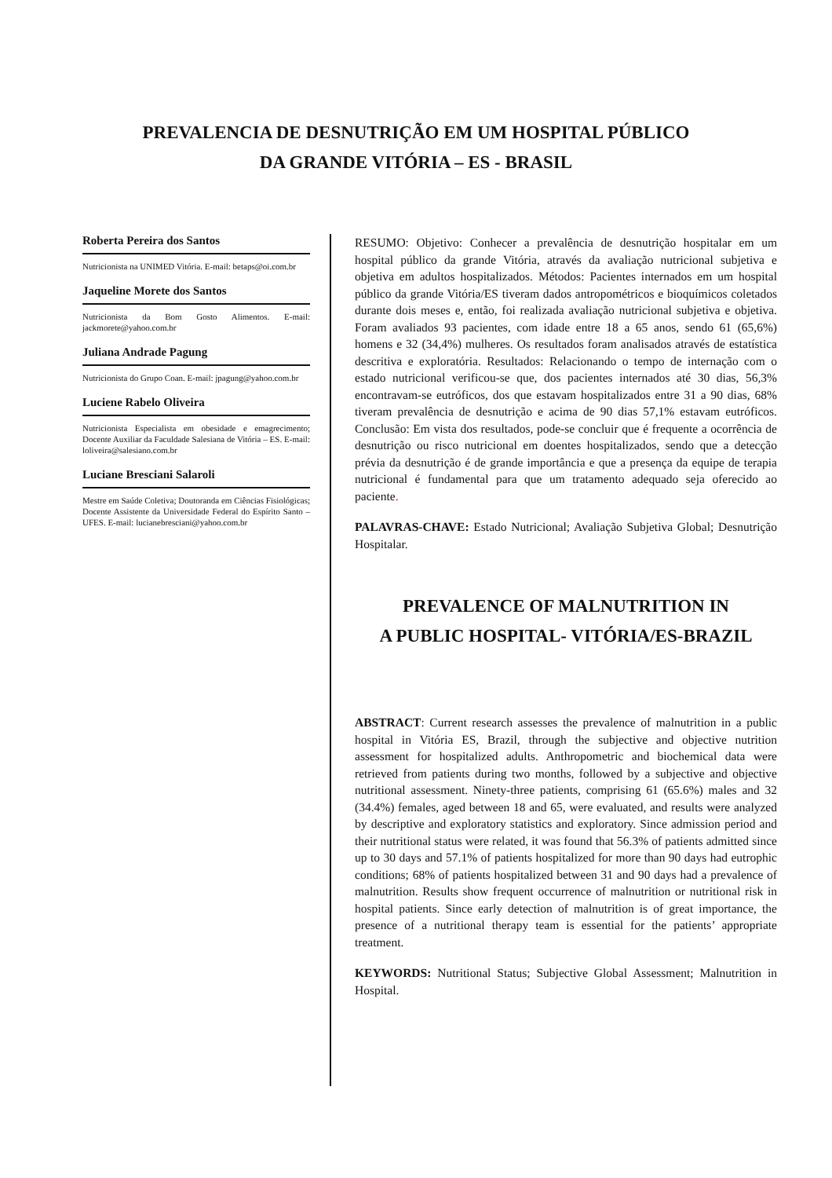PREVALENCIA DE DESNUTRIÇÃO EM UM HOSPITAL PÚBLICO
DA GRANDE VITÓRIA – ES - BRASIL
Roberta Pereira dos Santos
Nutricionista na UNIMED Vitória. E-mail: betaps@oi.com.br
Jaqueline Morete dos Santos
Nutricionista da Bom Gosto Alimentos. E-mail: jackmorete@yahoo.com.br
Juliana Andrade Pagung
Nutricionista do Grupo Coan. E-mail: jpagung@yahoo.com.br
Luciene Rabelo Oliveira
Nutricionista Especialista em obesidade e emagrecimento; Docente Auxiliar da Faculdade Salesiana de Vitória – ES. E-mail: loliveira@salesiano.com.br
Luciane Bresciani Salaroli
Mestre em Saúde Coletiva; Doutoranda em Ciências Fisiológicas; Docente Assistente da Universidade Federal do Espírito Santo – UFES. E-mail: lucianebresciani@yahoo.com.br
RESUMO: Objetivo: Conhecer a prevalência de desnutrição hospitalar em um hospital público da grande Vitória, através da avaliação nutricional subjetiva e objetiva em adultos hospitalizados. Métodos: Pacientes internados em um hospital público da grande Vitória/ES tiveram dados antropométricos e bioquímicos coletados durante dois meses e, então, foi realizada avaliação nutricional subjetiva e objetiva. Foram avaliados 93 pacientes, com idade entre 18 a 65 anos, sendo 61 (65,6%) homens e 32 (34,4%) mulheres. Os resultados foram analisados através de estatística descritiva e exploratória. Resultados: Relacionando o tempo de internação com o estado nutricional verificou-se que, dos pacientes internados até 30 dias, 56,3% encontravam-se eutróficos, dos que estavam hospitalizados entre 31 a 90 dias, 68% tiveram prevalência de desnutrição e acima de 90 dias 57,1% estavam eutróficos. Conclusão: Em vista dos resultados, pode-se concluir que é frequente a ocorrência de desnutrição ou risco nutricional em doentes hospitalizados, sendo que a detecção prévia da desnutrição é de grande importância e que a presença da equipe de terapia nutricional é fundamental para que um tratamento adequado seja oferecido ao paciente.
PALAVRAS-CHAVE: Estado Nutricional; Avaliação Subjetiva Global; Desnutrição Hospitalar.
PREVALENCE OF MALNUTRITION IN
A PUBLIC HOSPITAL- VITÓRIA/ES-BRAZIL
ABSTRACT: Current research assesses the prevalence of malnutrition in a public hospital in Vitória ES, Brazil, through the subjective and objective nutrition assessment for hospitalized adults. Anthropometric and biochemical data were retrieved from patients during two months, followed by a subjective and objective nutritional assessment. Ninety-three patients, comprising 61 (65.6%) males and 32 (34.4%) females, aged between 18 and 65, were evaluated, and results were analyzed by descriptive and exploratory statistics and exploratory. Since admission period and their nutritional status were related, it was found that 56.3% of patients admitted since up to 30 days and 57.1% of patients hospitalized for more than 90 days had eutrophic conditions; 68% of patients hospitalized between 31 and 90 days had a prevalence of malnutrition. Results show frequent occurrence of malnutrition or nutritional risk in hospital patients. Since early detection of malnutrition is of great importance, the presence of a nutritional therapy team is essential for the patients’ appropriate treatment.
KEYWORDS: Nutritional Status; Subjective Global Assessment; Malnutrition in Hospital.